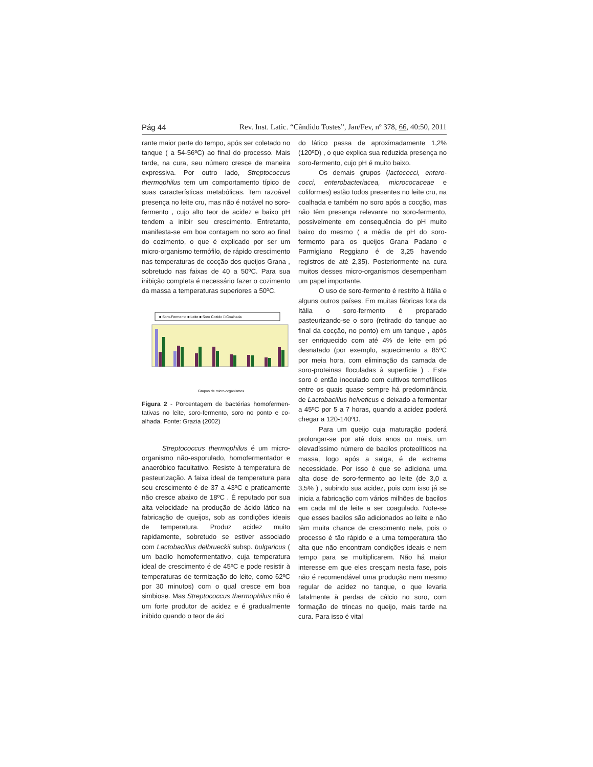Pág 44 Rev. Inst. Latic. “Cândido Tostes”, Jan/Fev, nº 378, 66, 40:50, 2011
rante maior parte do tempo, após ser coletado no tanque ( a 54-56ºC) ao final do processo. Mais tarde, na cura, seu número cresce de maneira expressiva. Por outro lado, Strepto­coccus thermophilus tem um comportamento típico de suas características metabólicas. Tem razoável presença no leite cru, mas não é notá­vel no soro-fermento , cujo alto teor de acidez e baixo pH tendem a inibir seu crescimento. Entretanto, manifesta-se em boa contagem no soro ao final do cozimento, o que é explicado por ser um micro-organismo termófilo, de rá­pido crescimento nas temperaturas de cocção dos queijos Grana , sobretudo nas faixas de 40 a 50ºC. Para sua inibição completa é necessá­rio fazer o cozimento da massa a temperaturas superiores a 50ºC.
■ Soro-Fermento ■ Leite ■ Soro Cozido □ Coalhada
Grupos de micro-organismos
Figura 2 - Porcentagem de bactérias homofermen­tativas no leite, soro-fermento, soro no ponto e co­alhada. Fonte: Grazia (2002)
Streptococcus thermophilus é um micro-organismo não-esporulado, homofer­mentador e anaeróbico facultativo. Resiste à temperatura de pasteurização. A faixa ide­al de temperatura para seu crescimento é de 37 a 43ºC e praticamente não cresce abaixo de 18ºC . É reputado por sua alta velocida­de na produção de ácido lático na fabricação de queijos, sob as condições ideais de tem­peratura. Produz acidez muito rapidamente, sobretudo se estiver associado com Lacto­bacillus delbrueckii subsp. bulgaricus ( um bacilo homofermentativo, cuja temperatura ideal de crescimento é de 45ºC e pode resistir à temperaturas de termização do leite, como 62ºC por 30 minutos) com o qual cresce em boa simbiose. Mas Streptococcus thermo­philus não é um forte produtor de acidez e é gradualmente inibido quando o teor de áci­
do lático passa de aproximadamente 1,2% (120ºD) , o que explica sua reduzida presença no soro-fermento, cujo pH é muito baixo.
Os demais grupos (lactococci, entero­cocci, enterobacteriacea, micrococaceae e coliformes) estão todos presentes no leite cru, na coalhada e também no soro após a coc­ção, mas não têm presença relevante no soro-fermento, possivelmente em consequência do pH muito baixo do mesmo ( a média de pH do soro-fermento para os queijos Grana Padano e Parmigiano Reggiano é de 3,25 havendo registros de até 2,35). Posteriormente na cura muitos desses micro-organismos desempe­nham um papel importante.
O uso de soro-fermento é restrito à Itália e alguns outros países. Em muitas fá­bricas fora da Itália o soro-fermento é pre­parado pasteurizando-se o soro (retirado do tanque ao final da cocção, no ponto) em um tanque , após ser enriquecido com até 4% de leite em pó desnatado (por exemplo, aqueci­mento a 85ºC por meia hora, com elimina­ção da camada de soro-proteinas floculadas à superfície ) . Este soro é então inoculado com cultivos termofílicos entre os quais quase sempre há predominância de Lactoba­cillus helveticus e deixado a fermentar a 45ºC por 5 a 7 horas, quando a acidez pode­rá chegar a 120-140ºD.
Para um queijo cuja maturação poderá prolongar-se por até dois anos ou mais, um elevadíssimo número de bacilos proteolíticos na massa, logo após a salga, é de extrema necessidade. Por isso é que se adiciona uma alta dose de soro-fermento ao leite (de 3,0 a 3,5% ) , subindo sua acidez, pois com isso já se inicia a fabricação com vários milhões de bacilos em cada ml de leite a ser coagulado. Note-se que esses bacilos são adicionados ao leite e não têm muita chance de crescimen­to nele, pois o processo é tão rápido e a uma temperatura tão alta que não encontram con­dições ideais e nem tempo para se multipli­carem. Não há maior interesse em que eles cresçam nesta fase, pois não é recomendável uma produção nem mesmo regular de acidez no tanque, o que levaria fatalmente à perdas de cálcio no soro, com formação de trincas no queijo, mais tarde na cura. Para isso é vital